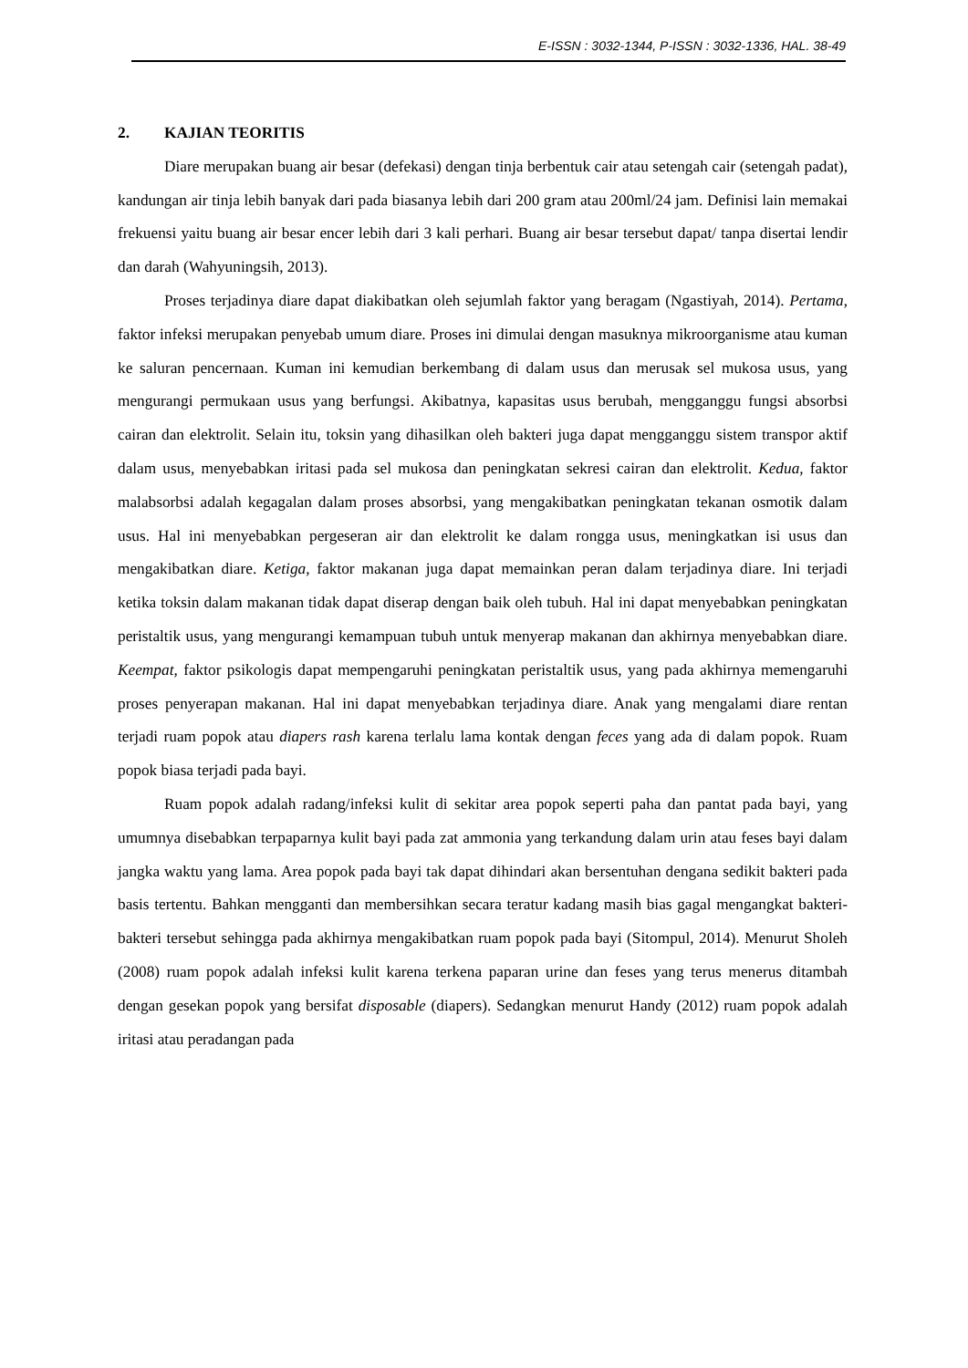E-ISSN : 3032-1344, P-ISSN : 3032-1336, HAL. 38-49
2. KAJIAN TEORITIS
Diare merupakan buang air besar (defekasi) dengan tinja berbentuk cair atau setengah cair (setengah padat), kandungan air tinja lebih banyak dari pada biasanya lebih dari 200 gram atau 200ml/24 jam. Definisi lain memakai frekuensi yaitu buang air besar encer lebih dari 3 kali perhari. Buang air besar tersebut dapat/ tanpa disertai lendir dan darah (Wahyuningsih, 2013).
Proses terjadinya diare dapat diakibatkan oleh sejumlah faktor yang beragam (Ngastiyah, 2014). Pertama, faktor infeksi merupakan penyebab umum diare. Proses ini dimulai dengan masuknya mikroorganisme atau kuman ke saluran pencernaan. Kuman ini kemudian berkembang di dalam usus dan merusak sel mukosa usus, yang mengurangi permukaan usus yang berfungsi. Akibatnya, kapasitas usus berubah, mengganggu fungsi absorbsi cairan dan elektrolit. Selain itu, toksin yang dihasilkan oleh bakteri juga dapat mengganggu sistem transpor aktif dalam usus, menyebabkan iritasi pada sel mukosa dan peningkatan sekresi cairan dan elektrolit. Kedua, faktor malabsorbsi adalah kegagalan dalam proses absorbsi, yang mengakibatkan peningkatan tekanan osmotik dalam usus. Hal ini menyebabkan pergeseran air dan elektrolit ke dalam rongga usus, meningkatkan isi usus dan mengakibatkan diare. Ketiga, faktor makanan juga dapat memainkan peran dalam terjadinya diare. Ini terjadi ketika toksin dalam makanan tidak dapat diserap dengan baik oleh tubuh. Hal ini dapat menyebabkan peningkatan peristaltik usus, yang mengurangi kemampuan tubuh untuk menyerap makanan dan akhirnya menyebabkan diare. Keempat, faktor psikologis dapat mempengaruhi peningkatan peristaltik usus, yang pada akhirnya memengaruhi proses penyerapan makanan. Hal ini dapat menyebabkan terjadinya diare. Anak yang mengalami diare rentan terjadi ruam popok atau diapers rash karena terlalu lama kontak dengan feces yang ada di dalam popok. Ruam popok biasa terjadi pada bayi.
Ruam popok adalah radang/infeksi kulit di sekitar area popok seperti paha dan pantat pada bayi, yang umumnya disebabkan terpaparnya kulit bayi pada zat ammonia yang terkandung dalam urin atau feses bayi dalam jangka waktu yang lama. Area popok pada bayi tak dapat dihindari akan bersentuhan dengana sedikit bakteri pada basis tertentu. Bahkan mengganti dan membersihkan secara teratur kadang masih bias gagal mengangkat bakteri-bakteri tersebut sehingga pada akhirnya mengakibatkan ruam popok pada bayi (Sitompul, 2014). Menurut Sholeh (2008) ruam popok adalah infeksi kulit karena terkena paparan urine dan feses yang terus menerus ditambah dengan gesekan popok yang bersifat disposable (diapers). Sedangkan menurut Handy (2012) ruam popok adalah iritasi atau peradangan pada